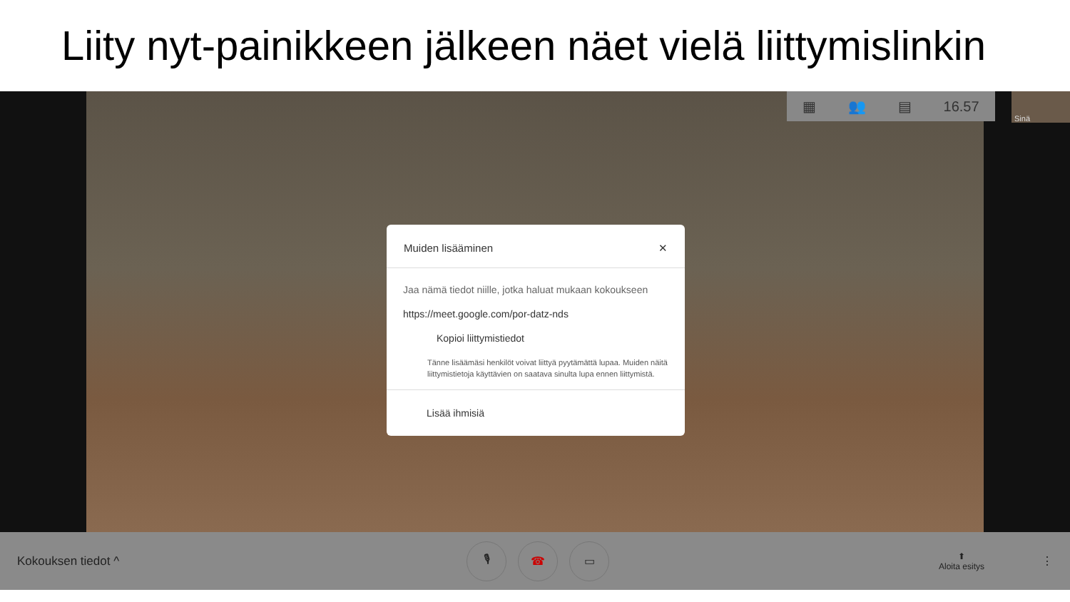Liity nyt-painikkeen jälkeen näet vielä liittymislinkin
▦ 👥 ▤ 16.57 Sinä
Kokouksen tiedot ^
🎙 ☎ ▭
⬆
Aloita esitys
⋮
Muiden lisääminen ✕
Jaa nämä tiedot niille, jotka haluat mukaan kokoukseen
https://meet.google.com/por-datz-nds
Kopioi liittymistiedot
Tänne lisäämäsi henkilöt voivat liittyä pyytämättä lupaa. Muiden näitä liittymistietoja käyttävien on saatava sinulta lupa ennen liittymistä.
Lisää ihmisiä